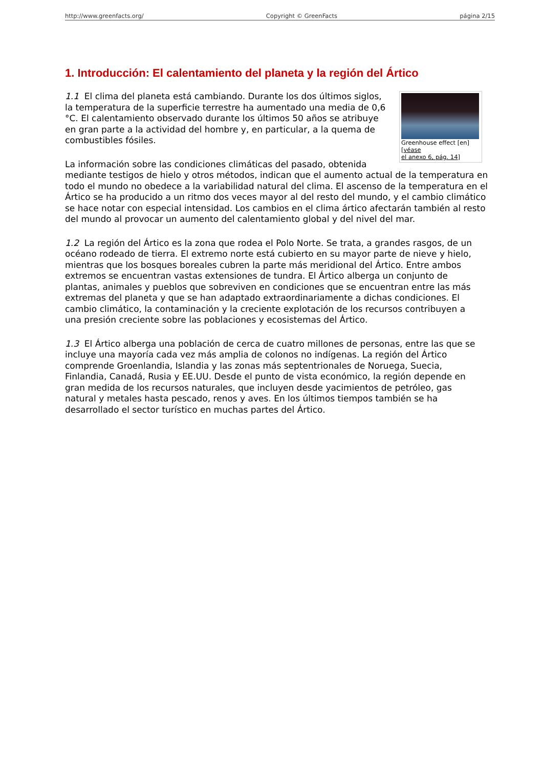http://www.greenfacts.org/ Copyright © GreenFacts página 2/15
1. Introducción: El calentamiento del planeta y la región del Ártico
Greenhouse effect [en]
[véase
el anexo 6, pág. 14]
1.1 El clima del planeta está cambiando. Durante los dos últimos siglos, la temperatura de la superficie terrestre ha aumentado una media de 0,6 °C. El calentamiento observado durante los últimos 50 años se atribuye en gran parte a la actividad del hombre y, en particular, a la quema de combustibles fósiles.
La información sobre las condiciones climáticas del pasado, obtenida mediante testigos de hielo y otros métodos, indican que el aumento actual de la temperatura en todo el mundo no obedece a la variabilidad natural del clima. El ascenso de la temperatura en el Ártico se ha producido a un ritmo dos veces mayor al del resto del mundo, y el cambio climático se hace notar con especial intensidad. Los cambios en el clima ártico afectarán también al resto del mundo al provocar un aumento del calentamiento global y del nivel del mar.
1.2 La región del Ártico es la zona que rodea el Polo Norte. Se trata, a grandes rasgos, de un océano rodeado de tierra. El extremo norte está cubierto en su mayor parte de nieve y hielo, mientras que los bosques boreales cubren la parte más meridional del Ártico. Entre ambos extremos se encuentran vastas extensiones de tundra. El Ártico alberga un conjunto de plantas, animales y pueblos que sobreviven en condiciones que se encuentran entre las más extremas del planeta y que se han adaptado extraordinariamente a dichas condiciones. El cambio climático, la contaminación y la creciente explotación de los recursos contribuyen a una presión creciente sobre las poblaciones y ecosistemas del Ártico.
1.3 El Ártico alberga una población de cerca de cuatro millones de personas, entre las que se incluye una mayoría cada vez más amplia de colonos no indígenas. La región del Ártico comprende Groenlandia, Islandia y las zonas más septentrionales de Noruega, Suecia, Finlandia, Canadá, Rusia y EE.UU. Desde el punto de vista económico, la región depende en gran medida de los recursos naturales, que incluyen desde yacimientos de petróleo, gas natural y metales hasta pescado, renos y aves. En los últimos tiempos también se ha desarrollado el sector turístico en muchas partes del Ártico.